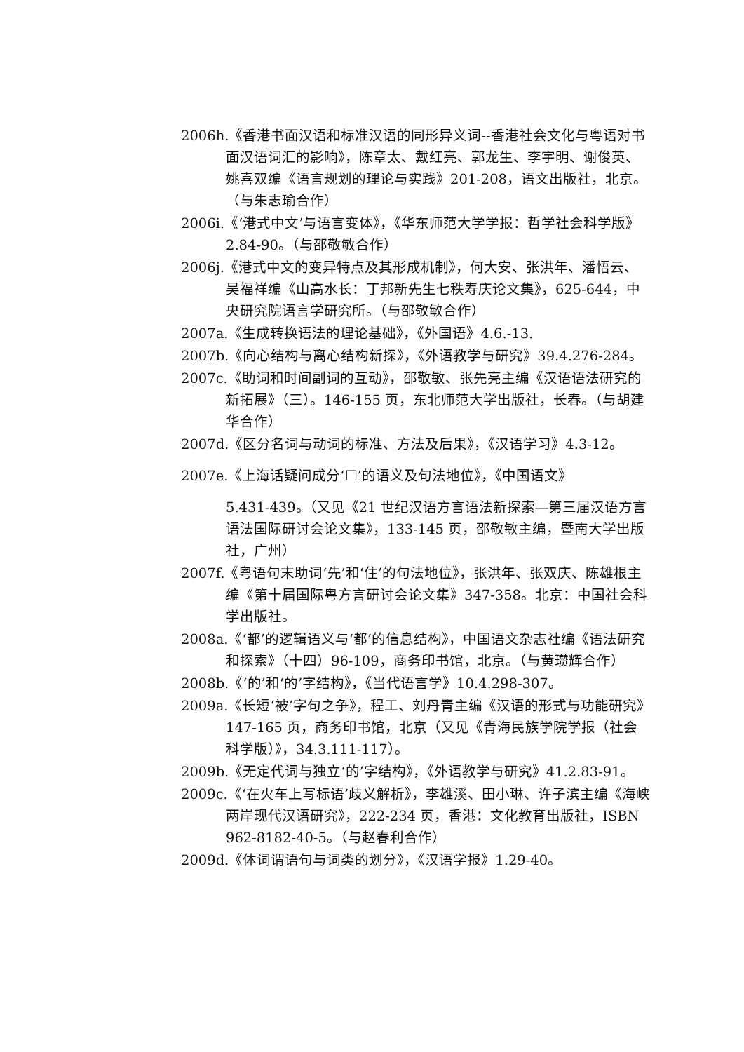2006h.《香港书面汉语和标准汉语的同形异义词--香港社会文化与粤语对书面汉语词汇的影响》，陈章太、戴红亮、郭龙生、李宇明、谢俊英、姚喜双编《语言规划的理论与实践》201-208，语文出版社，北京。（与朱志瑜合作）
2006i.《‘港式中文’与语言变体》，《华东师范大学学报：哲学社会科学版》2.84-90。（与邵敬敏合作）
2006j.《港式中文的变异特点及其形成机制》，何大安、张洪年、潘悟云、吴福祥编《山高水长：丁邦新先生七秩寿庆论文集》，625-644，中央研究院语言学研究所。（与邵敬敏合作）
2007a.《生成转换语法的理论基础》，《外国语》4.6.-13.
2007b.《向心结构与离心结构新探》，《外语教学与研究》39.4.276-284。
2007c.《助词和时间副词的互动》，邵敬敏、张先亮主编《汉语语法研究的新拓展》（三）。146-155 页，东北师范大学出版社，长春。（与胡建华合作）
2007d.《区分名词与动词的标准、方法及后果》，《汉语学习》4.3-12。
2007e.《上海话疑问成分‘☐’的语义及句法地位》，《中国语文》
5.431-439。（又见《21 世纪汉语方言语法新探索—第三届汉语方言语法国际研讨会论文集》，133-145 页，邵敬敏主编，暨南大学出版社，广州）
2007f.《粤语句末助词‘先’和‘住’的句法地位》，张洪年、张双庆、陈雄根主编《第十届国际粤方言研讨会论文集》347-358。北京：中国社会科学出版社。
2008a.《‘都’的逻辑语义与‘都’的信息结构》，中国语文杂志社编《语法研究和探索》（十四）96-109，商务印书馆，北京。（与黄瓒辉合作）
2008b.《‘的’和‘的’字结构》，《当代语言学》10.4.298-307。
2009a.《长短‘被’字句之争》，程工、刘丹青主编《汉语的形式与功能研究》147-165 页，商务印书馆，北京（又见《青海民族学院学报（社会科学版）》，34.3.111-117）。
2009b.《无定代词与独立‘的’字结构》，《外语教学与研究》41.2.83-91。
2009c.《‘在火车上写标语’歧义解析》，李雄溪、田小琳、许子滨主编《海峡 两岸现代汉语研究》，222-234 页，香港：文化教育出版社，ISBN 962-8182-40-5。（与赵春利合作）
2009d.《体词谓语句与词类的划分》，《汉语学报》1.29-40。